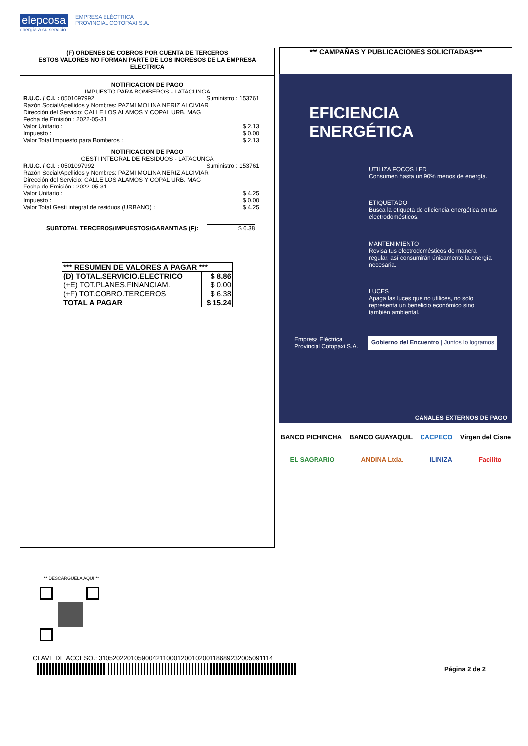elepcosa
energía a su servicio
EMPRESA ELÉCTRICA
PROVINCIAL COTOPAXI S.A.
(F) ORDENES DE COBROS POR CUENTA DE TERCEROS
ESTOS VALORES NO FORMAN PARTE DE LOS INGRESOS DE LA EMPRESA ELECTRICA
NOTIFICACION DE PAGO
IMPUESTO PARA BOMBEROS - LATACUNGA
R.U.C. / C.I. : 0501097992 Suministro : 153761
Razón Social/Apellidos y Nombres: PAZMI MOLINA NERIZ ALCIVIAR
Dirección del Servicio: CALLE LOS ALAMOS Y COPAL URB. MAG
Fecha de Emisión : 2022-05-31
Valor Unitario : $ 2.13
Impuesto : $ 0.00
Valor Total Impuesto para Bomberos : $ 2.13
NOTIFICACION DE PAGO
GESTI INTEGRAL DE RESIDUOS - LATACUNGA
R.U.C. / C.I. : 0501097992 Suministro : 153761
Razón Social/Apellidos y Nombres: PAZMI MOLINA NERIZ ALCIVIAR
Dirección del Servicio: CALLE LOS ALAMOS Y COPAL URB. MAG
Fecha de Emisión : 2022-05-31
Valor Unitario : $ 4.25
Impuesto : $ 0.00
Valor Total Gesti integral de residuos (URBANO) : $ 4.25
SUBTOTAL TERCEROS/IMPUESTOS/GARANTIAS (F): $ 6.38
| *** RESUMEN DE VALORES A PAGAR *** | |
| --- | --- |
| (D) TOTAL.SERVICIO.ELECTRICO | $ 8.86 |
| (+E) TOT.PLANES.FINANCIAM. | $ 0.00 |
| (+F) TOT.COBRO.TERCEROS | $ 6.38 |
| TOTAL A PAGAR | $ 15.24 |
*** CAMPAÑAS Y PUBLICACIONES SOLICITADAS***
EFICIENCIA
ENERGÉTICA
UTILIZA FOCOS LED
Consumen hasta un 90% menos de energía.
ETIQUETADO
Busca la etiqueta de eficiencia energética en tus electrodomésticos.
MANTENIMIENTO
Revisa tus electrodomésticos de manera regular, así consumirán únicamente la energía necesaria.
LUCES
Apaga las luces que no utilices, no solo representa un beneficio económico sino también ambiental.
Empresa Eléctrica
Provincial Cotopaxi S.A. Gobierno del Encuentro | Juntos lo logramos
CANALES EXTERNOS DE PAGO
BANCO PICHINCHA BANCO GUAYAQUIL CACPECO Virgen del Cisne EL SAGRARIO ANDINA Ltda. ILINIZA Facilito
** DESCARGUELA AQUI **
CLAVE DE ACCESO.: 3105202201059004211000120010200118689232005091114
Página 2 de 2